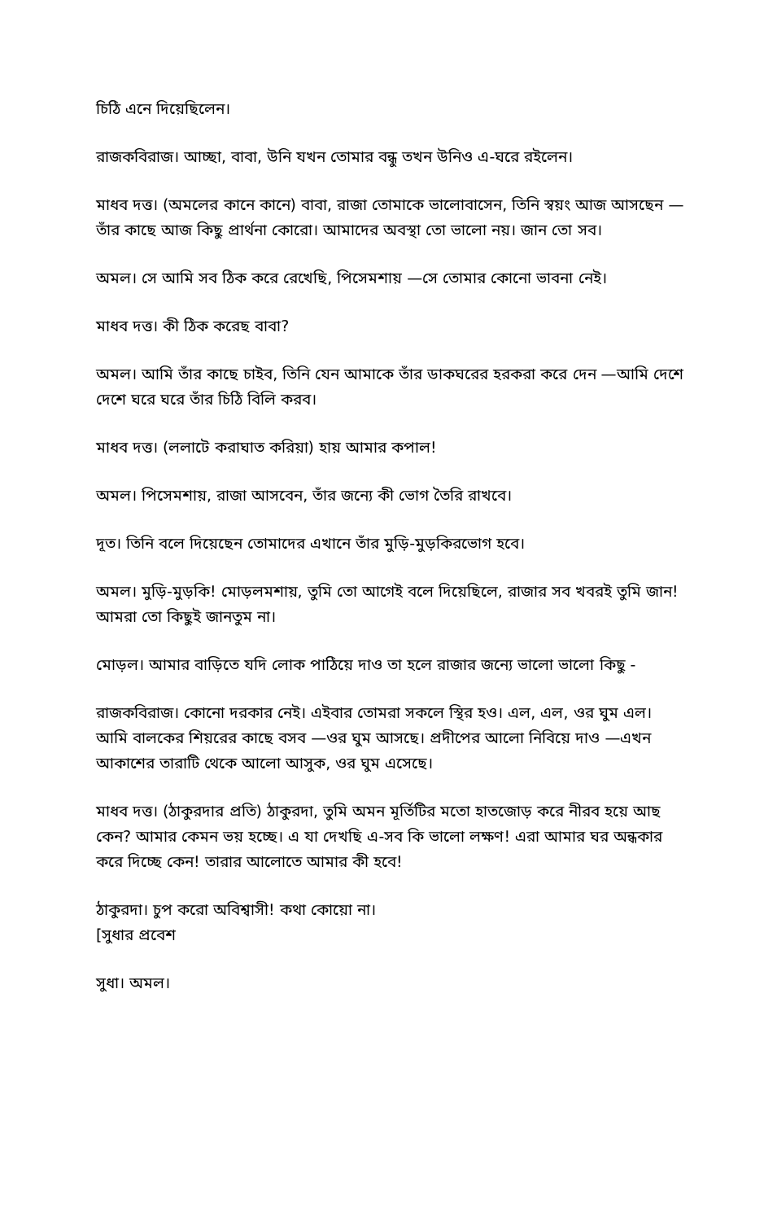চিঠি এনে দিয়েছিলেন।
রাজকবিরাজ। আচ্ছা, বাবা, উনি যখন তোমার বন্ধু তখন উনিও এ-ঘরে রইলেন।
মাধব দত্ত। (অমলের কানে কানে) বাবা, রাজা তোমাকে ভালোবাসেন, তিনি স্বয়ং আজ আসছেন —তাঁর কাছে আজ কিছু প্রার্থনা কোরো। আমাদের অবস্থা তো ভালো নয়। জান তো সব।
অমল। সে আমি সব ঠিক করে রেখেছি, পিসেমশায় —সে তোমার কোনো ভাবনা নেই।
মাধব দত্ত। কী ঠিক করেছ বাবা?
অমল। আমি তাঁর কাছে চাইব, তিনি যেন আমাকে তাঁর ডাকঘরের হরকরা করে দেন —আমি দেশে দেশে ঘরে ঘরে তাঁর চিঠি বিলি করব।
মাধব দত্ত। (ললাটে করাঘাত করিয়া) হায় আমার কপাল!
অমল। পিসেমশায়, রাজা আসবেন, তাঁর জন্যে কী ভোগ তৈরি রাখবে।
দূত। তিনি বলে দিয়েছেন তোমাদের এখানে তাঁর মুড়ি-মুড়কিরভোগ হবে।
অমল। মুড়ি-মুড়কি! মোড়লমশায়, তুমি তো আগেই বলে দিয়েছিলে, রাজার সব খবরই তুমি জান! আমরা তো কিছুই জানতুম না।
মোড়ল। আমার বাড়িতে যদি লোক পাঠিয়ে দাও তা হলে রাজার জন্যে ভালো ভালো কিছু -
রাজকবিরাজ। কোনো দরকার নেই। এইবার তোমরা সকলে স্থির হও। এল, এল, ওর ঘুম এল। আমি বালকের শিয়রের কাছে বসব —ওর ঘুম আসছে। প্রদীপের আলো নিবিয়ে দাও —এখন আকাশের তারাটি থেকে আলো আসুক, ওর ঘুম এসেছে।
মাধব দত্ত। (ঠাকুরদার প্রতি) ঠাকুরদা, তুমি অমন মূর্তিটির মতো হাতজোড় করে নীরব হয়ে আছ কেন? আমার কেমন ভয় হচ্ছে। এ যা দেখছি এ-সব কি ভালো লক্ষণ! এরা আমার ঘর অন্ধকার করে দিচ্ছে কেন! তারার আলোতে আমার কী হবে!
ঠাকুরদা। চুপ করো অবিশ্বাসী! কথা কোয়ো না।
[সুধার প্রবেশ
সুধা। অমল।